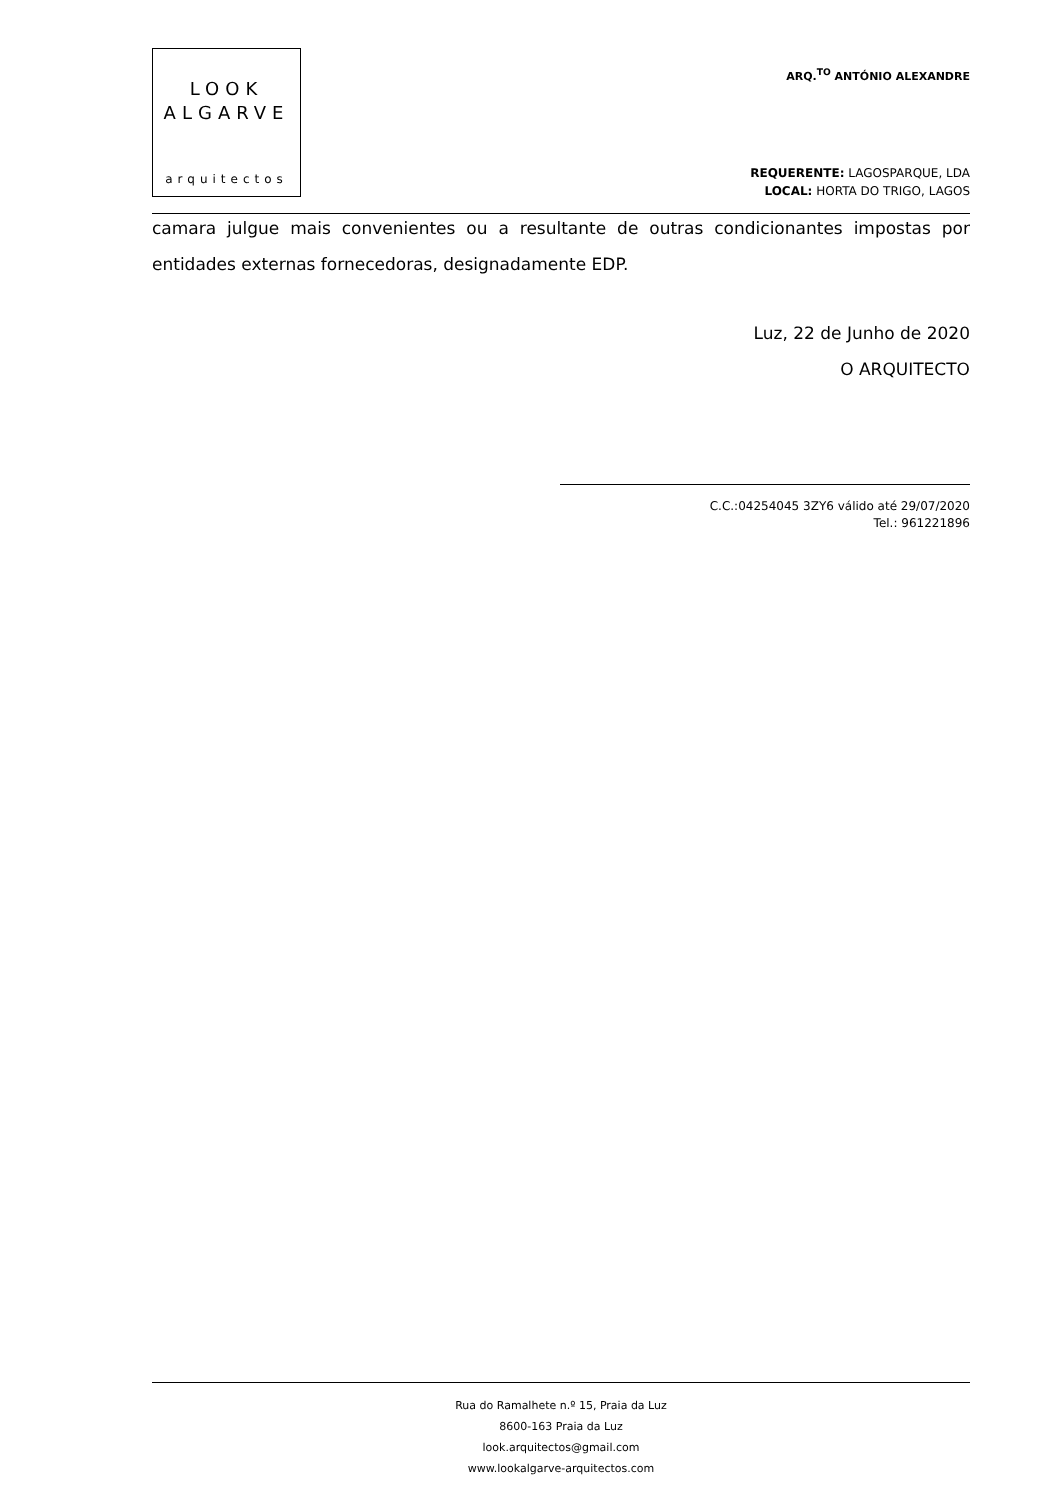LOOK
ALGARVE
arquitectos
ARQ.<sup>TO</sup> ANTÓNIO ALEXANDRE
REQUERENTE: LAGOSPARQUE, LDA
LOCAL: HORTA DO TRIGO, LAGOS
camara julgue mais convenientes ou a resultante de outras condicionantes impostas por entidades externas fornecedoras, designadamente EDP.
Luz, 22 de Junho de 2020
O ARQUITECTO
C.C.:04254045 3ZY6 válido até 29/07/2020
Tel.: 961221896
Rua do Ramalhete n.º 15, Praia da Luz
8600-163 Praia da Luz
look.arquitectos@gmail.com
www.lookalgarve-arquitectos.com